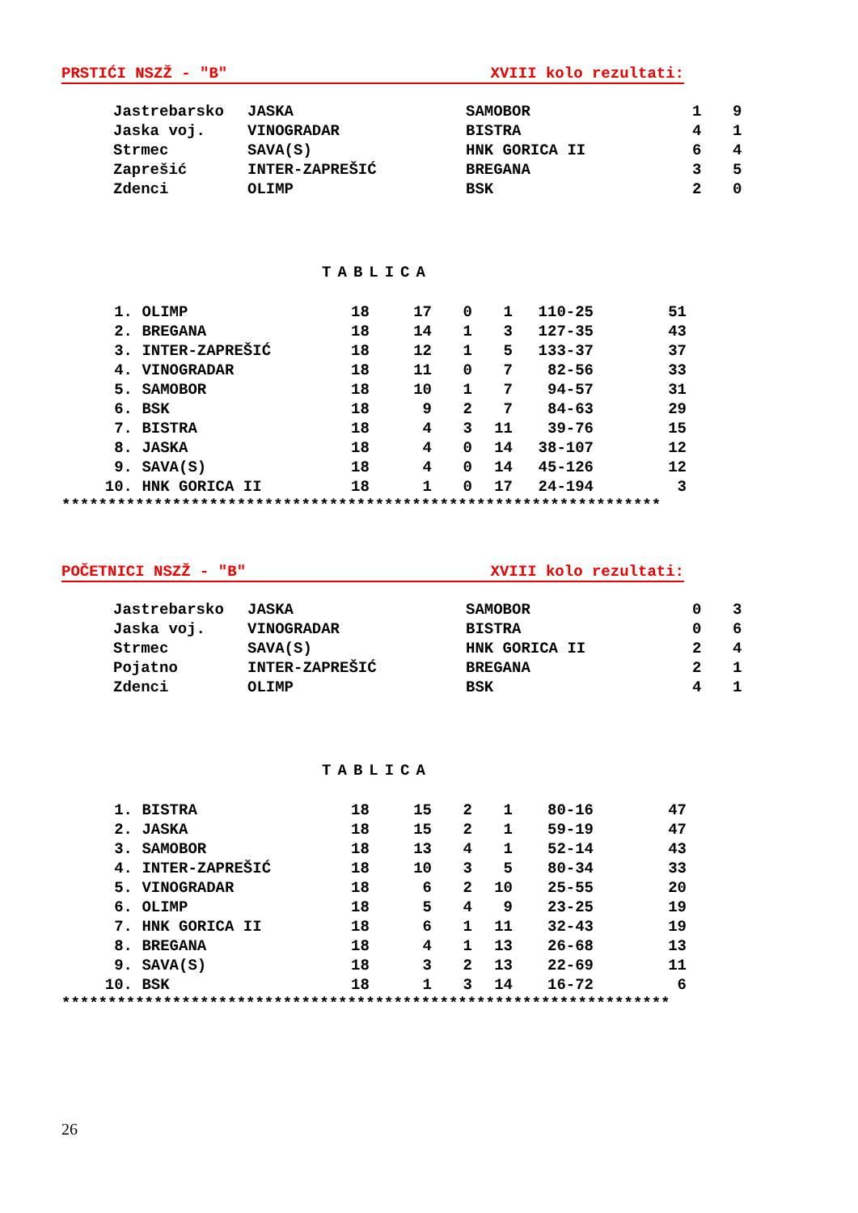PRSTIĆI NSZŽ - "B" XVIII kolo rezultati:
| Jastrebarsko | JASKA | SAMOBOR | 1 | 9 |
| Jaska voj. | VINOGRADAR | BISTRA | 4 | 1 |
| Strmec | SAVA(S) | HNK GORICA II | 6 | 4 |
| Zaprešić | INTER-ZAPREŠIĆ | BREGANA | 3 | 5 |
| Zdenci | OLIMP | BSK | 2 | 0 |
TABLICA
| 1. | OLIMP | 18 | 17 | 0 | 1 | 110-25 | 51 |
| 2. | BREGANA | 18 | 14 | 1 | 3 | 127-35 | 43 |
| 3. | INTER-ZAPREŠIĆ | 18 | 12 | 1 | 5 | 133-37 | 37 |
| 4. | VINOGRADAR | 18 | 11 | 0 | 7 | 82-56 | 33 |
| 5. | SAMOBOR | 18 | 10 | 1 | 7 | 94-57 | 31 |
| 6. | BSK | 18 | 9 | 2 | 7 | 84-63 | 29 |
| 7. | BISTRA | 18 | 4 | 3 | 11 | 39-76 | 15 |
| 8. | JASKA | 18 | 4 | 0 | 14 | 38-107 | 12 |
| 9. | SAVA(S) | 18 | 4 | 0 | 14 | 45-126 | 12 |
| 10. | HNK GORICA II | 18 | 1 | 0 | 17 | 24-194 | 3 |
*****************************************************************
POČETNICI NSZŽ - "B" XVIII kolo rezultati:
| Jastrebarsko | JASKA | SAMOBOR | 0 | 3 |
| Jaska voj. | VINOGRADAR | BISTRA | 0 | 6 |
| Strmec | SAVA(S) | HNK GORICA II | 2 | 4 |
| Pojatno | INTER-ZAPREŠIĆ | BREGANA | 2 | 1 |
| Zdenci | OLIMP | BSK | 4 | 1 |
TABLICA
| 1. | BISTRA | 18 | 15 | 2 | 1 | 80-16 | 47 |
| 2. | JASKA | 18 | 15 | 2 | 1 | 59-19 | 47 |
| 3. | SAMOBOR | 18 | 13 | 4 | 1 | 52-14 | 43 |
| 4. | INTER-ZAPREŠIĆ | 18 | 10 | 3 | 5 | 80-34 | 33 |
| 5. | VINOGRADAR | 18 | 6 | 2 | 10 | 25-55 | 20 |
| 6. | OLIMP | 18 | 5 | 4 | 9 | 23-25 | 19 |
| 7. | HNK GORICA II | 18 | 6 | 1 | 11 | 32-43 | 19 |
| 8. | BREGANA | 18 | 4 | 1 | 13 | 26-68 | 13 |
| 9. | SAVA(S) | 18 | 3 | 2 | 13 | 22-69 | 11 |
| 10. | BSK | 18 | 1 | 3 | 14 | 16-72 | 6 |
******************************************************************
26